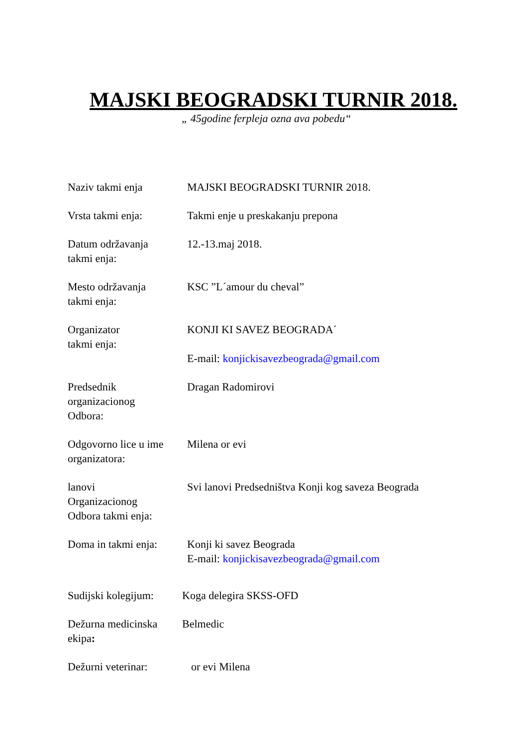MAJSKI BEOGRADSKI TURNIR 2018.
„ 45godine ferpleja ozna ava pobedu“
Naziv takmi enja MAJSKI BEOGRADSKI TURNIR 2018.
Vrsta takmi enja: Takmi enje u preskakanju prepona
Datum održavanja
takmi enja:
12.-13.maj 2018.
Mesto održavanja
takmi enja:
KSC ”L´amour du cheval”
Organizator
takmi enja:
KONJI KI SAVEZ BEOGRADA´
E-mail: konjickisavezbeograda@gmail.com
Predsednik
organizacionog
Odbora:
Dragan Radomirovi
Odgovorno lice u ime
organizatora:
Milena or evi
lanovi
Organizacionog
Odbora takmi enja:
Svi lanovi Predsedništva Konji kog saveza Beograda
Doma in takmi enja:
Konji ki savez Beograda
E-mail: konjickisavezbeograda@gmail.com
Sudijski kolegijum:
Koga delegira SKSS-OFD
Dežurna medicinska
ekipa:
Belmedic
Dežurni veterinar: or evi Milena